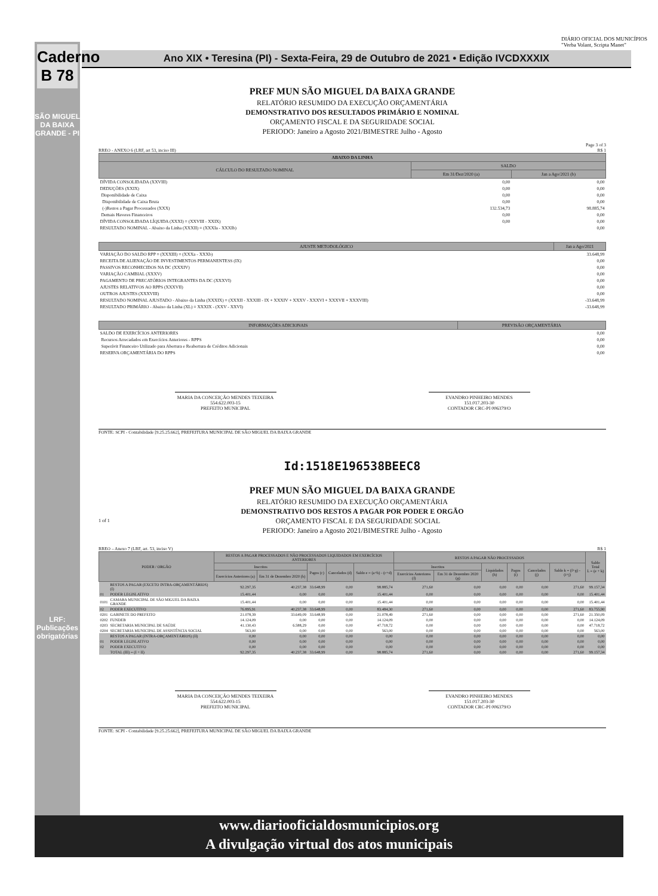Caderno B 78
SÃO MIGUEL DA BAIXA GRANDE - PI
LRF: Publicações obrigatórias
Ano XIX • Teresina (PI) - Sexta-Feira, 29 de Outubro de 2021 • Edição IVCDXXXIX
DIÁRIO OFICIAL DOS MUNICÍPIOS "Verba Volant, Scripta Manet"
PREF MUN SÃO MIGUEL DA BAIXA GRANDE
RELATÓRIO RESUMIDO DA EXECUÇÃO ORÇAMENTÁRIA
DEMONSTRATIVO DOS RESULTADOS PRIMÁRIO E NOMINAL
ORÇAMENTO FISCAL E DA SEGURIDADE SOCIAL
PERIODO: Janeiro a Agosto 2021/BIMESTRE Julho - Agosto
Page 3 of 3
RREO - ANEXO 6 (LRF, art 53, inciso III) R$ 1
| ABAIXO DA LINHA | | |
| --- | --- | --- |
| CÁLCULO DO RESULTADO NOMINAL | SALDO | |
| | Em 31/Dez/2020 (a) | Jan a Ago/2021 (b) |
| DÍVIDA CONSOLIDADA (XXVIII) | 0,00 | 0,00 |
| DEDUÇÕES (XXIX) | 0,00 | 0,00 |
| Disponibilidade de Caixa | 0,00 | 0,00 |
| Disponibilidade de Caixa Bruta | 0,00 | 0,00 |
| (-)Restos a Pagar Processados (XXX) | 132.534,73 | 98.885,74 |
| Demais Haveres Financeiros | 0,00 | 0,00 |
| DÍVIDA CONSOLIDADA LÍQUIDA (XXXI) = (XXVIII - XXIX) | 0,00 | 0,00 |
| RESULTADO NOMINAL - Abaixo da Linha (XXXII) = (XXXIa - XXXIb) | | 0,00 |
| AJUSTE METODOLÓGICO | Jan a Ago/2021 |
| --- | --- |
| VARIAÇÃO DO SALDO RPP = (XXXIII) = (XXXa - XXXb) | 33.648,99 |
| RECEITA DE ALIENAÇÃO DE INVESTIMENTOS PERMANENTESS (IX) | 0,00 |
| PASSIVOS RECONHECIDOS NA DC (XXXIV) | 0,00 |
| VARIAÇÃO CAMBIAL (XXXV) | 0,00 |
| PAGAMENTO DE PRECATÓRIOS INTEGRANTES DA DC (XXXVI) | 0,00 |
| AJUSTES RELATIVOS AO RPPS (XXXVII) | 0,00 |
| OUTROS AJUSTES (XXXVIII) | 0,00 |
| RESULTADO NOMINAL AJUSTADO - Abaixo da Linha (XXXIX) = (XXXII - XXXIII - IX + XXXIV + XXXV - XXXVI + XXXVII + XXXVIII) | -33.648,99 |
| RESULTADO PRIMÁRIO - Abaixo da Linha (XL) = XXXIX - (XXV - XXVI) | -33.648,99 |
| INFORMAÇÕES ADICIONAIS | PREVISÃO ORÇAMENTÁRIA |
| --- | --- |
| SALDO DE EXERCÍCIOS ANTERIORES | 0,00 |
| Recursos Arrecadados em Exercícios Anteriores - RPPS | 0,00 |
| Superávit Financeiro Utilizado para Abertura e Reabertura de Créditos Adicionais | 0,00 |
| RESERVA ORÇAMENTÁRIA DO RPPS | 0,00 |
MARIA DA CONCEIÇÃO MENDES TEIXEIRA
554.622.003-15
PREFEITO MUNICIPAL
EVANDRO PINHEIRO MENDES
151.017.203-30
CONTADOR CRC-PI 006379/O
FONTE: SCPI - Contabilidade [9.25.25.662], PREFEITURA MUNICIPAL DE SÃO MIGUEL DA BAIXA GRANDE
Id:1518E196538BEEC8
PREF MUN SÃO MIGUEL DA BAIXA GRANDE
RELATÓRIO RESUMIDO DA EXECUÇÃO ORÇAMENTÁRIA
DEMONSTRATIVO DOS RESTOS A PAGAR POR PODER E ORGÃO
1 of 1 ORÇAMENTO FISCAL E DA SEGURIDADE SOCIAL
PERIODO: Janeiro a Agosto 2021/BIMESTRE Julho - Agosto
RREO – Anexo 7 (LRF, art. 53, inciso V) R$ 1
| PODER / ORGÃO | | RESTOS A PAGAR PROCESSADOS E NÃO PROCESSADOS LIQUIDADOS EM EXERCÍCIOS ANTERIORES | | | | | RESTOS A PAGAR NÃO PROCESSADOS | | | | | | Saldo Total L = (e + k) |
| --- | --- | --- | --- | --- | --- | --- | --- | --- | --- | --- | --- | --- | --- |
| | | Inscritos | | Pagos (c) | Cancelados (d) | Saldo e = (a+b) - (c+d) | Inscritos | | Liquidados (h) | Pagos (i) | Cancelados (j) | Saldo k = (f+g) - (i+j) | |
| | | Exercícios Anteriores (a) | Em 31 de Dezembro 2020 (b) | | | | Exercícios Anteriores (f) | Em 31 de Dezembro 2020 (g) | | | | | |
| | RESTOS A PAGAR (EXCETO INTRA-ORÇAMENTÁRIOS) (I) | 92.297,35 | 40.237,38 | 33.648,99 | 0,00 | 98.885,74 | 271,60 | 0,00 | 0,00 | 0,00 | 0,00 | 271,60 | 99.157,34 |
| 01 | PODER LEGISLATIVO | 15.401,44 | 0,00 | 0,00 | 0,00 | 15.401,44 | 0,00 | 0,00 | 0,00 | 0,00 | 0,00 | 0,00 | 15.401,44 |
| 0101 | CAMARA MUNICIPAL DE SÃO MIGUEL DA BAIXA GRANDE | 15.401,44 | 0,00 | 0,00 | 0,00 | 15.401,44 | 0,00 | 0,00 | 0,00 | 0,00 | 0,00 | 0,00 | 15.401,44 |
| 02 | PODER EXECUTIVO | 76.895,91 | 40.237,38 | 33.648,99 | 0,00 | 83.484,30 | 271,60 | 0,00 | 0,00 | 0,00 | 0,00 | 271,60 | 83.755,90 |
| 0201 | GABINETE DO PREFEITO | 21.078,39 | 33.649,09 | 33.648,99 | 0,00 | 21.078,49 | 271,60 | 0,00 | 0,00 | 0,00 | 0,00 | 271,60 | 21.350,09 |
| 0202 | FUNDEB | 14.124,09 | 0,00 | 0,00 | 0,00 | 14.124,09 | 0,00 | 0,00 | 0,00 | 0,00 | 0,00 | 0,00 | 14.124,09 |
| 0203 | SECRETARIA MUNICIPAL DE SAÚDE | 41.130,43 | 6.588,29 | 0,00 | 0,00 | 47.718,72 | 0,00 | 0,00 | 0,00 | 0,00 | 0,00 | 0,00 | 47.718,72 |
| 0204 | SECRETARIA MUNICIPAL DE ASSISTÊNCIA SOCIAL | 563,00 | 0,00 | 0,00 | 0,00 | 563,00 | 0,00 | 0,00 | 0,00 | 0,00 | 0,00 | 0,00 | 563,00 |
| | RESTOS A PAGAR (INTRA-ORÇAMENTÁRIOS) (II) | 0,00 | 0,00 | 0,00 | 0,00 | 0,00 | 0,00 | 0,00 | 0,00 | 0,00 | 0,00 | 0,00 | 0,00 |
| 01 | PODER LEGISLATIVO | 0,00 | 0,00 | 0,00 | 0,00 | 0,00 | 0,00 | 0,00 | 0,00 | 0,00 | 0,00 | 0,00 | 0,00 |
| 02 | PODER EXECUTIVO | 0,00 | 0,00 | 0,00 | 0,00 | 0,00 | 0,00 | 0,00 | 0,00 | 0,00 | 0,00 | 0,00 | 0,00 |
| | TOTAL (III) = (I + II) | 92.297,35 | 40.237,38 | 33.648,99 | 0,00 | 98.885,74 | 271,60 | 0,00 | 0,00 | 0,00 | 0,00 | 271,60 | 99.157,34 |
MARIA DA CONCEIÇÃO MENDES TEIXEIRA
554.622.003-15
PREFEITO MUNICIPAL
EVANDRO PINHEIRO MENDES
151.017.203-30
CONTADOR CRC-PI 006379/O
FONTE: SCPI - Contabilidade [9.25.25.662], PREFEITURA MUNICIPAL DE SÃO MIGUEL DA BAIXA GRANDE
www.diariooficialdosmunicipios.org
A divulgação virtual dos atos municipais